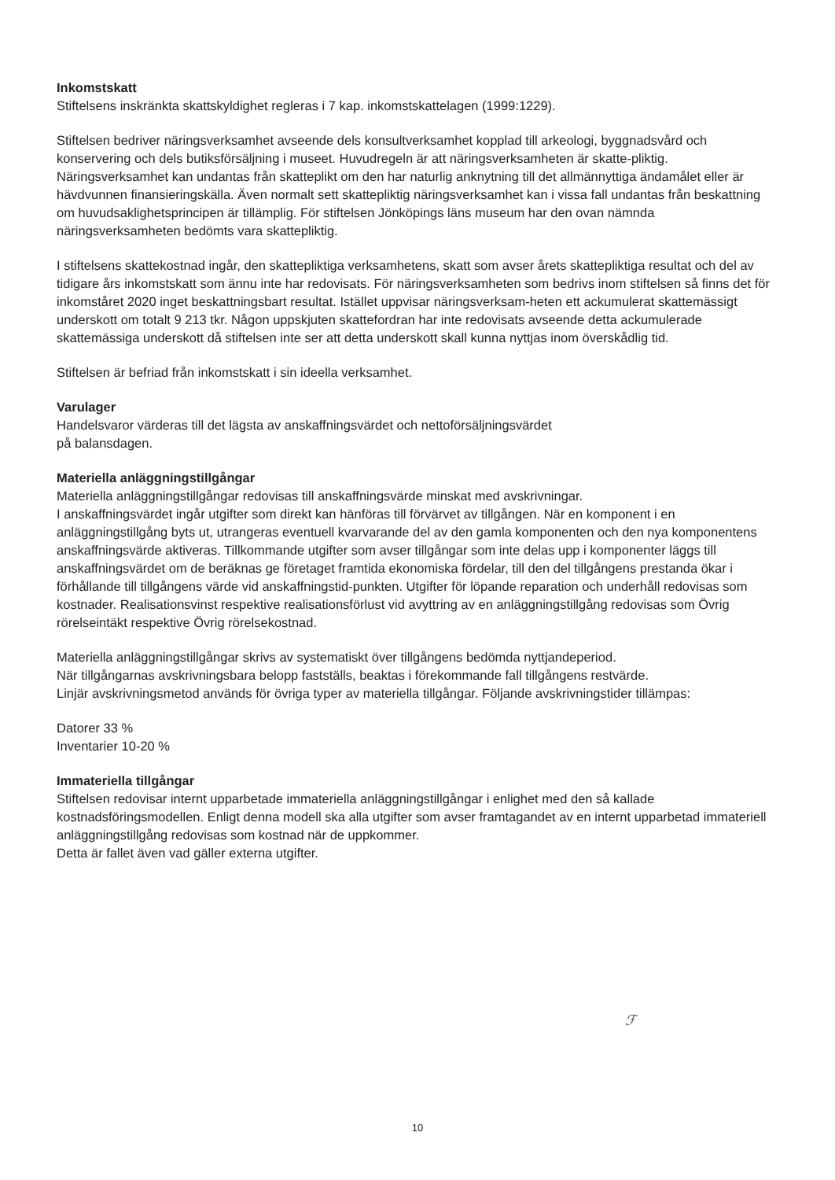Inkomstskatt
Stiftelsens inskränkta skattskyldighet regleras i 7 kap. inkomstskattelagen (1999:1229).
Stiftelsen bedriver näringsverksamhet avseende dels konsultverksamhet kopplad till arkeologi, byggnadsvård och konservering och dels butiksförsäljning i museet. Huvudregeln är att näringsverksamheten är skatte-pliktig. Näringsverksamhet kan undantas från skatteplikt om den har naturlig anknytning till det allmännyttiga ändamålet eller är hävdvunnen finansieringskälla. Även normalt sett skattepliktig näringsverksamhet kan i vissa fall undantas från beskattning om huvudsaklighetsprincipen är tillämplig. För stiftelsen Jönköpings läns museum har den ovan nämnda näringsverksamheten bedömts vara skattepliktig.
I stiftelsens skattekostnad ingår, den skattepliktiga verksamhetens, skatt som avser årets skattepliktiga resultat och del av tidigare års inkomstskatt som ännu inte har redovisats. För näringsverksamheten som bedrivs inom stiftelsen så finns det för inkomståret 2020 inget beskattningsbart resultat. Istället uppvisar näringsverksam-heten ett ackumulerat skattemässigt underskott om totalt 9 213 tkr. Någon uppskjuten skattefordran har inte redovisats avseende detta ackumulerade skattemässiga underskott då stiftelsen inte ser att detta underskott skall kunna nyttjas inom överskådlig tid.
Stiftelsen är befriad från inkomstskatt i sin ideella verksamhet.
Varulager
Handelsvaror värderas till det lägsta av anskaffningsvärdet och nettoförsäljningsvärdet
på balansdagen.
Materiella anläggningstillgångar
Materiella anläggningstillgångar redovisas till anskaffningsvärde minskat med avskrivningar.
I anskaffningsvärdet ingår utgifter som direkt kan hänföras till förvärvet av tillgången. När en komponent i en anläggningstillgång byts ut, utrangeras eventuell kvarvarande del av den gamla komponenten och den nya komponentens anskaffningsvärde aktiveras. Tillkommande utgifter som avser tillgångar som inte delas upp i komponenter läggs till anskaffningsvärdet om de beräknas ge företaget framtida ekonomiska fördelar, till den del tillgångens prestanda ökar i förhållande till tillgångens värde vid anskaffningstid-punkten. Utgifter för löpande reparation och underhåll redovisas som kostnader. Realisationsvinst respektive realisationsförlust vid avyttring av en anläggningstillgång redovisas som Övrig rörelseintäkt respektive Övrig rörelsekostnad.
Materiella anläggningstillgångar skrivs av systematiskt över tillgångens bedömda nyttjandeperiod.
När tillgångarnas avskrivningsbara belopp fastställs, beaktas i förekommande fall tillgångens restvärde.
Linjär avskrivningsmetod används för övriga typer av materiella tillgångar. Följande avskrivningstider tillämpas:
Datorer 33 %
Inventarier 10-20 %
Immateriella tillgångar
Stiftelsen redovisar internt upparbetade immateriella anläggningstillgångar i enlighet med den så kallade kostnadsföringsmodellen. Enligt denna modell ska alla utgifter som avser framtagandet av en internt upparbetad immateriell anläggningstillgång redovisas som kostnad när de uppkommer.
Detta är fallet även vad gäller externa utgifter.
ℱ
10